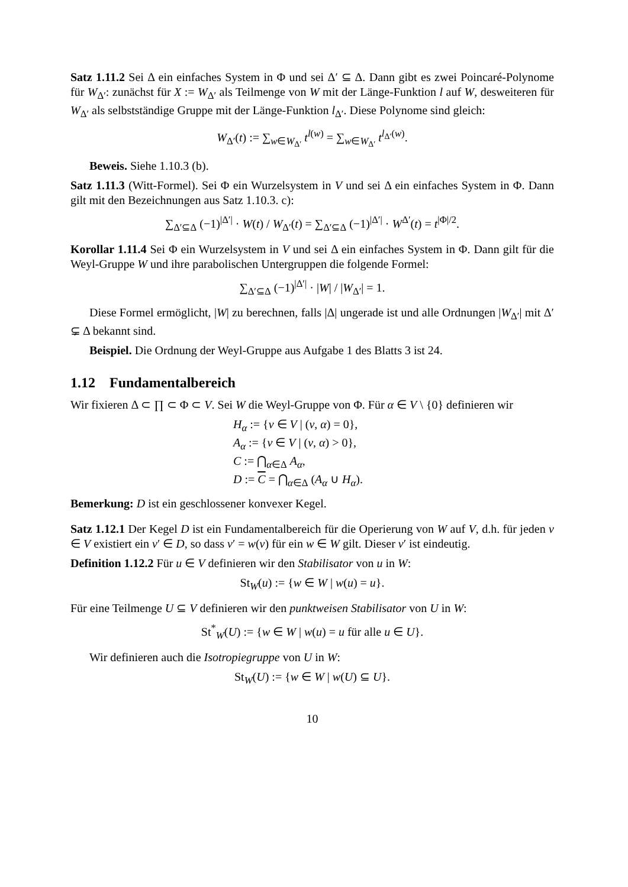Satz 1.11.2 Sei Δ ein einfaches System in Φ und sei Δ′ ⊆ Δ. Dann gibt es zwei Poincaré-Polynome für W<sub>Δ′</sub>: zunächst für X := W<sub>Δ′</sub> als Teilmenge von W mit der Länge-Funktion l auf W, desweiteren für W<sub>Δ′</sub> als selbstständige Gruppe mit der Länge-Funktion l<sub>Δ′</sub>. Diese Polynome sind gleich:
W<sub>Δ′</sub>(t) := ∑<sub>w∈W<sub>Δ′</sub></sub> t<sup>l(w)</sup> = ∑<sub>w∈W<sub>Δ′</sub></sub> t<sup>l<sub>Δ′</sub>(w)</sup>.
Beweis. Siehe 1.10.3 (b).
Satz 1.11.3 (Witt-Formel). Sei Φ ein Wurzelsystem in V und sei Δ ein einfaches System in Φ. Dann gilt mit den Bezeichnungen aus Satz 1.10.3. c):
∑<sub>Δ′⊆Δ</sub> (−1)<sup>|Δ′|</sup> · W(t) / W<sub>Δ′</sub>(t) = ∑<sub>Δ′⊆Δ</sub> (−1)<sup>|Δ′|</sup> · W<sup>Δ′</sup>(t) = t<sup>|Φ|/2</sup>.
Korollar 1.11.4 Sei Φ ein Wurzelsystem in V und sei Δ ein einfaches System in Φ. Dann gilt für die Weyl-Gruppe W und ihre parabolischen Untergruppen die folgende Formel:
∑<sub>Δ′⊆Δ</sub> (−1)<sup>|Δ′|</sup> · |W| / |W<sub>Δ′</sub>| = 1.
Diese Formel ermöglicht, |W| zu berechnen, falls |Δ| ungerade ist und alle Ordnungen |W<sub>Δ′</sub>| mit Δ′ ⊊ Δ bekannt sind.
Beispiel. Die Ordnung der Weyl-Gruppe aus Aufgabe 1 des Blatts 3 ist 24.
1.12 Fundamentalbereich
Wir fixieren Δ ⊂ ∏ ⊂ Φ ⊂ V. Sei W die Weyl-Gruppe von Φ. Für α ∈ V \ {0} definieren wir
H<sub>α</sub> := {v ∈ V | (v, α) = 0},
A<sub>α</sub> := {v ∈ V | (v, α) > 0},
C := ⋂<sub>α∈Δ</sub> A<sub>α</sub>,
D := C = ⋂<sub>α∈Δ</sub> (A<sub>α</sub> ∪ H<sub>α</sub>).
Bemerkung: D ist ein geschlossener konvexer Kegel.
Satz 1.12.1 Der Kegel D ist ein Fundamentalbereich für die Operierung von W auf V, d.h. für jeden v ∈ V existiert ein v′ ∈ D, so dass v′ = w(v) für ein w ∈ W gilt. Dieser v′ ist eindeutig.
Definition 1.12.2 Für u ∈ V definieren wir den Stabilisator von u in W:
St<sub>W</sub>(u) := {w ∈ W | w(u) = u}.
Für eine Teilmenge U ⊆ V definieren wir den punktweisen Stabilisator von U in W:
St<sup>*</sup><sub>W</sub>(U) := {w ∈ W | w(u) = u für alle u ∈ U}.
Wir definieren auch die Isotropiegruppe von U in W:
St<sub>W</sub>(U) := {w ∈ W | w(U) ⊆ U}.
10